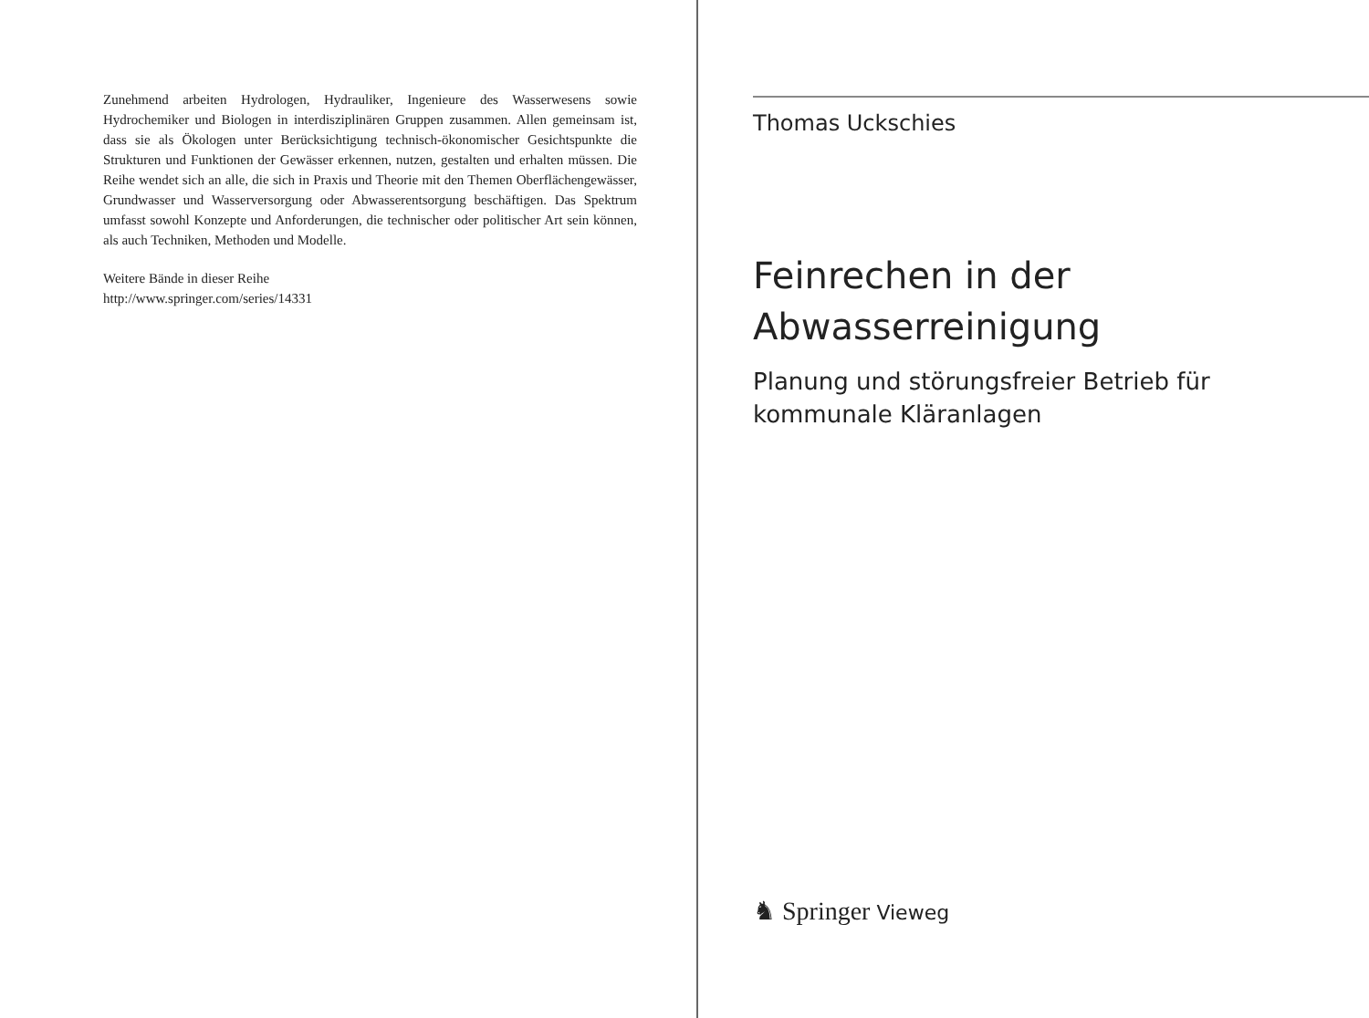Zunehmend arbeiten Hydrologen, Hydrauliker, Ingenieure des Wasserwesens sowie Hydrochemiker und Biologen in interdisziplinären Gruppen zusammen. Allen gemeinsam ist, dass sie als Ökologen unter Berücksichtigung technisch-ökonomischer Gesichtspunkte die Strukturen und Funktionen der Gewässer erkennen, nutzen, gestalten und erhalten müssen. Die Reihe wendet sich an alle, die sich in Praxis und Theorie mit den Themen Oberflächengewässer, Grundwasser und Wasserversorgung oder Abwasserentsorgung beschäftigen. Das Spektrum umfasst sowohl Konzepte und Anforderungen, die technischer oder politischer Art sein können, als auch Techniken, Methoden und Modelle.
Weitere Bände in dieser Reihe
http://www.springer.com/series/14331
Thomas Uckschies
Feinrechen in der
Abwasserreinigung
Planung und störungsfreier Betrieb für
kommunale Kläranlagen
♞ Springer Vieweg